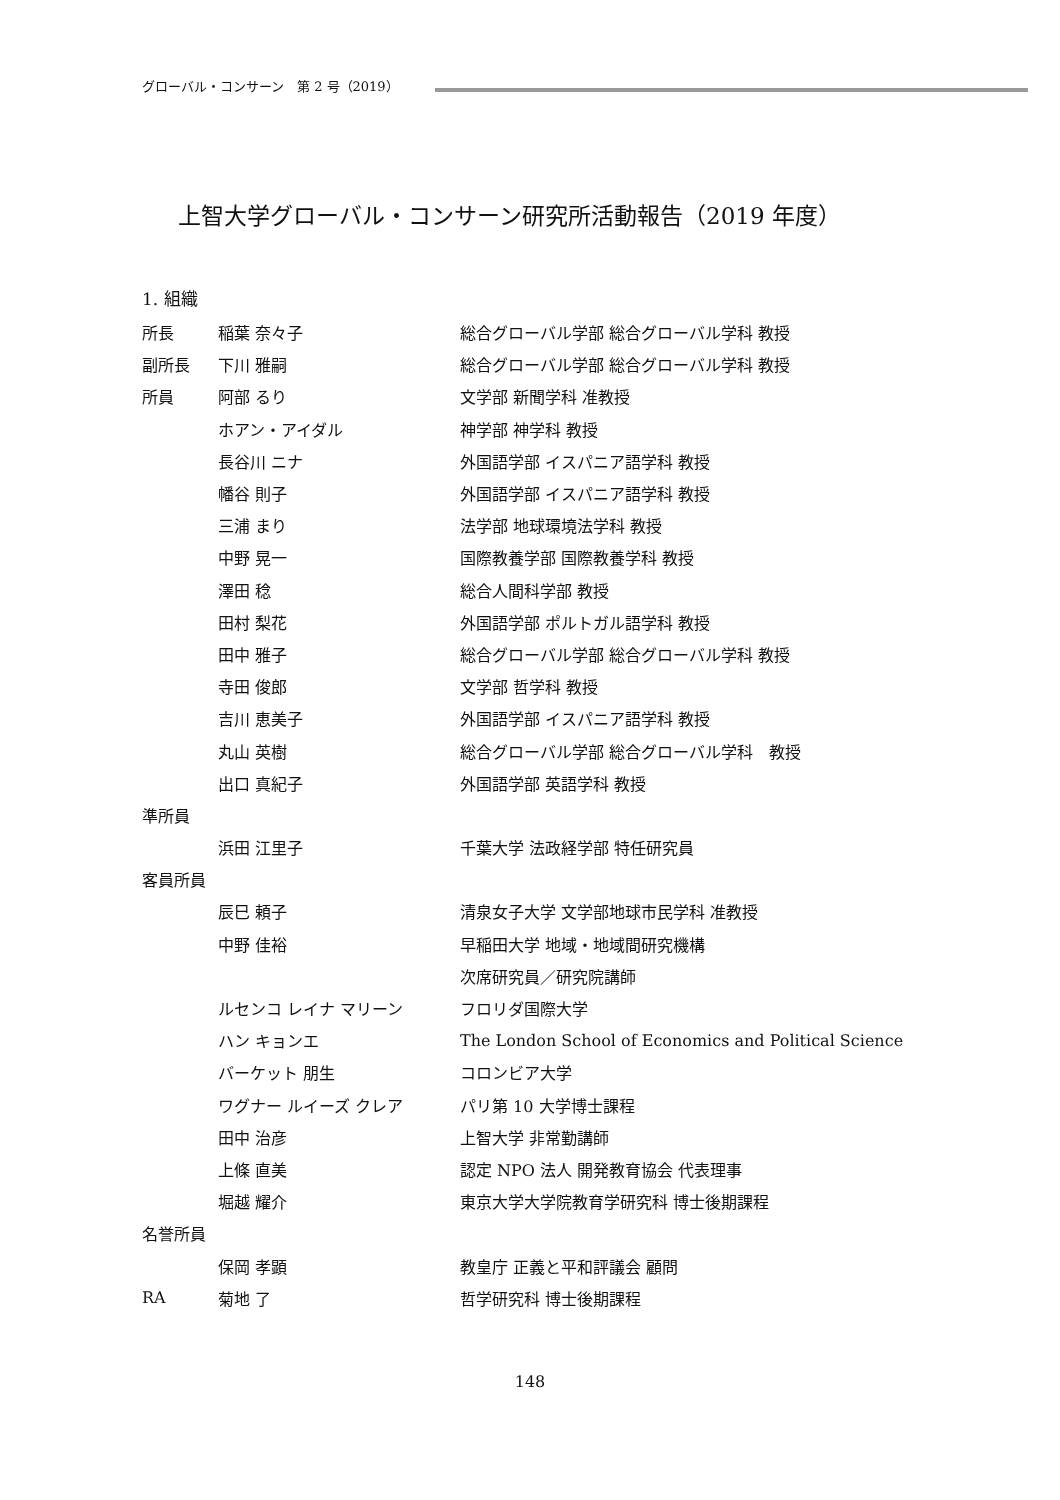グローバル・コンサーン　第 2 号（2019）
上智大学グローバル・コンサーン研究所活動報告（2019 年度）
1. 組織
| 所長 | 稲葉 奈々子 | 総合グローバル学部 総合グローバル学科 教授 |
| 副所長 | 下川 雅嗣 | 総合グローバル学部 総合グローバル学科 教授 |
| 所員 | 阿部 るり | 文学部 新聞学科 准教授 |
| | ホアン・アイダル | 神学部 神学科 教授 |
| | 長谷川 ニナ | 外国語学部 イスパニア語学科 教授 |
| | 幡谷 則子 | 外国語学部 イスパニア語学科 教授 |
| | 三浦 まり | 法学部 地球環境法学科 教授 |
| | 中野 晃一 | 国際教養学部 国際教養学科 教授 |
| | 澤田 稔 | 総合人間科学部 教授 |
| | 田村 梨花 | 外国語学部 ポルトガル語学科 教授 |
| | 田中 雅子 | 総合グローバル学部 総合グローバル学科 教授 |
| | 寺田 俊郎 | 文学部 哲学科 教授 |
| | 吉川 恵美子 | 外国語学部 イスパニア語学科 教授 |
| | 丸山 英樹 | 総合グローバル学部 総合グローバル学科 教授 |
| | 出口 真紀子 | 外国語学部 英語学科 教授 |
| 準所員 | | |
| | 浜田 江里子 | 千葉大学 法政経学部 特任研究員 |
| 客員所員 | | |
| | 辰巳 頼子 | 清泉女子大学 文学部地球市民学科 准教授 |
| | 中野 佳裕 | 早稲田大学 地域・地域間研究機構 |
| | | 次席研究員／研究院講師 |
| | ルセンコ レイナ マリーン | フロリダ国際大学 |
| | ハン キョンエ | The London School of Economics and Political Science |
| | バーケット 朋生 | コロンビア大学 |
| | ワグナー ルイーズ クレア | パリ第 10 大学博士課程 |
| | 田中 治彦 | 上智大学 非常勤講師 |
| | 上條 直美 | 認定 NPO 法人 開発教育協会 代表理事 |
| | 堀越 耀介 | 東京大学大学院教育学研究科 博士後期課程 |
| 名誉所員 | | |
| | 保岡 孝顕 | 教皇庁 正義と平和評議会 顧問 |
| RA | 菊地 了 | 哲学研究科 博士後期課程 |
148